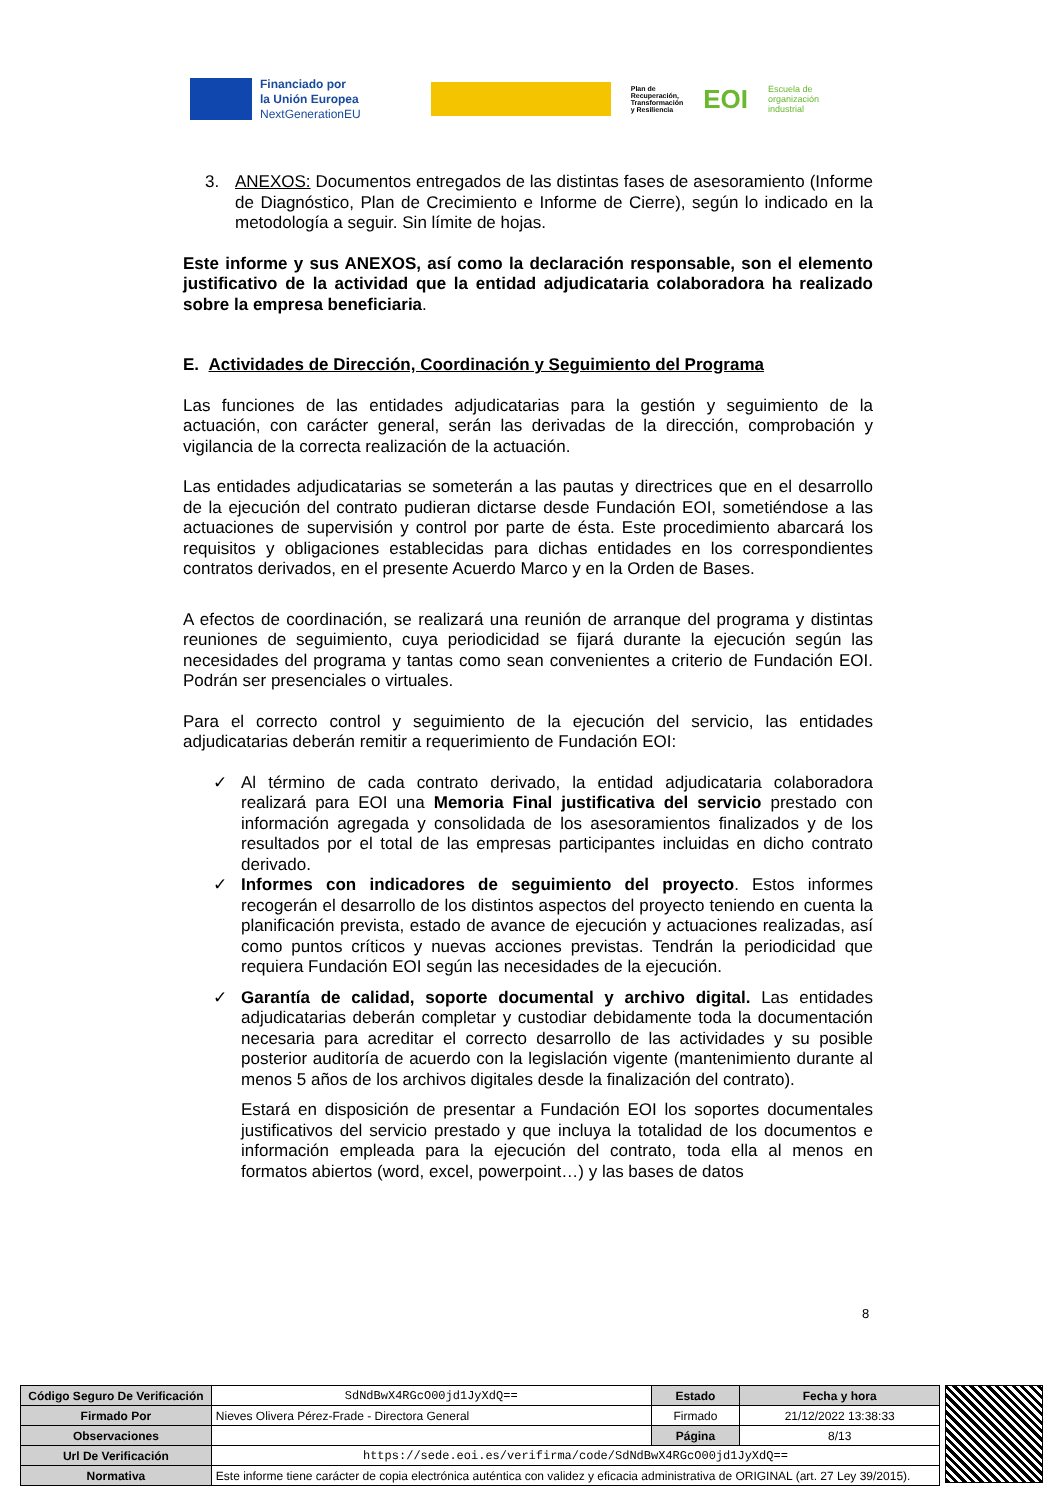Financiado por
la Unión Europea
NextGenerationEU
Plan de
Recuperación,
Transformación
y Resiliencia
EOI
Escuela de
organización
industrial
3. ANEXOS: Documentos entregados de las distintas fases de asesoramiento (Informe de Diagnóstico, Plan de Crecimiento e Informe de Cierre), según lo indicado en la metodología a seguir. Sin límite de hojas.
Este informe y sus ANEXOS, así como la declaración responsable, son el elemento justificativo de la actividad que la entidad adjudicataria colaboradora ha realizado sobre la empresa beneficiaria.
E. Actividades de Dirección, Coordinación y Seguimiento del Programa
Las funciones de las entidades adjudicatarias para la gestión y seguimiento de la actuación, con carácter general, serán las derivadas de la dirección, comprobación y vigilancia de la correcta realización de la actuación.
Las entidades adjudicatarias se someterán a las pautas y directrices que en el desarrollo de la ejecución del contrato pudieran dictarse desde Fundación EOI, sometiéndose a las actuaciones de supervisión y control por parte de ésta. Este procedimiento abarcará los requisitos y obligaciones establecidas para dichas entidades en los correspondientes contratos derivados, en el presente Acuerdo Marco y en la Orden de Bases.
A efectos de coordinación, se realizará una reunión de arranque del programa y distintas reuniones de seguimiento, cuya periodicidad se fijará durante la ejecución según las necesidades del programa y tantas como sean convenientes a criterio de Fundación EOI. Podrán ser presenciales o virtuales.
Para el correcto control y seguimiento de la ejecución del servicio, las entidades adjudicatarias deberán remitir a requerimiento de Fundación EOI:
✓ Al término de cada contrato derivado, la entidad adjudicataria colaboradora realizará para EOI una Memoria Final justificativa del servicio prestado con información agregada y consolidada de los asesoramientos finalizados y de los resultados por el total de las empresas participantes incluidas en dicho contrato derivado.
✓ Informes con indicadores de seguimiento del proyecto. Estos informes recogerán el desarrollo de los distintos aspectos del proyecto teniendo en cuenta la planificación prevista, estado de avance de ejecución y actuaciones realizadas, así como puntos críticos y nuevas acciones previstas. Tendrán la periodicidad que requiera Fundación EOI según las necesidades de la ejecución.
✓ Garantía de calidad, soporte documental y archivo digital. Las entidades adjudicatarias deberán completar y custodiar debidamente toda la documentación necesaria para acreditar el correcto desarrollo de las actividades y su posible posterior auditoría de acuerdo con la legislación vigente (mantenimiento durante al menos 5 años de los archivos digitales desde la finalización del contrato).
Estará en disposición de presentar a Fundación EOI los soportes documentales justificativos del servicio prestado y que incluya la totalidad de los documentos e información empleada para la ejecución del contrato, toda ella al menos en formatos abiertos (word, excel, powerpoint…) y las bases de datos
8
| Código Seguro De Verificación | SdNdBwX4RGcO00jd1JyXdQ== | Estado | Fecha y hora |
| Firmado Por | Nieves Olivera Pérez-Frade - Directora General | Firmado | 21/12/2022 13:38:33 |
| Observaciones | | Página | 8/13 |
| Url De Verificación | https://sede.eoi.es/verifirma/code/SdNdBwX4RGcO00jd1JyXdQ== | | |
| Normativa | Este informe tiene carácter de copia electrónica auténtica con validez y eficacia administrativa de ORIGINAL (art. 27 Ley 39/2015). | | |